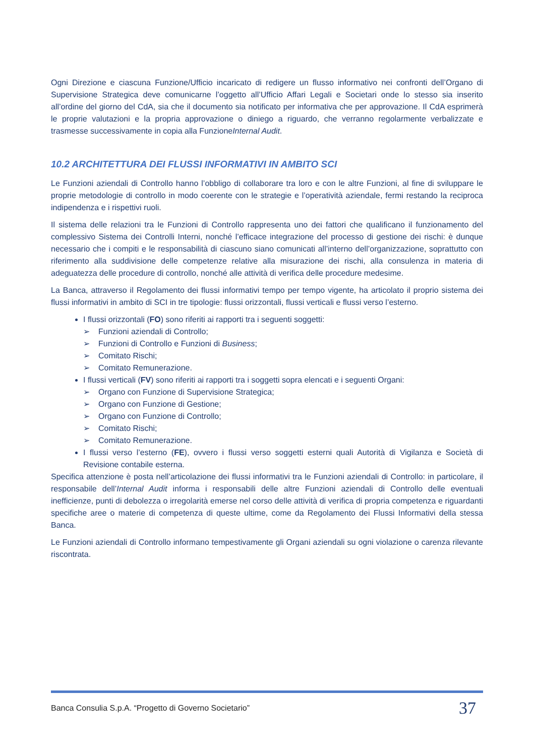Ogni Direzione e ciascuna Funzione/Ufficio incaricato di redigere un flusso informativo nei confronti dell’Organo di Supervisione Strategica deve comunicarne l’oggetto all’Ufficio Affari Legali e Societari onde lo stesso sia inserito all’ordine del giorno del CdA, sia che il documento sia notificato per informativa che per approvazione. Il CdA esprimerà le proprie valutazioni e la propria approvazione o diniego a riguardo, che verranno regolarmente verbalizzate e trasmesse successivamente in copia alla FunzioneInternal Audit.
10.2 ARCHITETTURA DEI FLUSSI INFORMATIVI IN AMBITO SCI
Le Funzioni aziendali di Controllo hanno l’obbligo di collaborare tra loro e con le altre Funzioni, al fine di sviluppare le proprie metodologie di controllo in modo coerente con le strategie e l’operatività aziendale, fermi restando la reciproca indipendenza e i rispettivi ruoli.
Il sistema delle relazioni tra le Funzioni di Controllo rappresenta uno dei fattori che qualificano il funzionamento del complessivo Sistema dei Controlli Interni, nonché l’efficace integrazione del processo di gestione dei rischi: è dunque necessario che i compiti e le responsabilità di ciascuno siano comunicati all’interno dell’organizzazione, soprattutto con riferimento alla suddivisione delle competenze relative alla misurazione dei rischi, alla consulenza in materia di adeguatezza delle procedure di controllo, nonché alle attività di verifica delle procedure medesime.
La Banca, attraverso il Regolamento dei flussi informativi tempo per tempo vigente, ha articolato il proprio sistema dei flussi informativi in ambito di SCI in tre tipologie: flussi orizzontali, flussi verticali e flussi verso l’esterno.
I flussi orizzontali (FO) sono riferiti ai rapporti tra i seguenti soggetti:
➢ Funzioni aziendali di Controllo;
➢ Funzioni di Controllo e Funzioni di Business;
➢ Comitato Rischi;
➢ Comitato Remunerazione.
I flussi verticali (FV) sono riferiti ai rapporti tra i soggetti sopra elencati e i seguenti Organi:
➢ Organo con Funzione di Supervisione Strategica;
➢ Organo con Funzione di Gestione;
➢ Organo con Funzione di Controllo;
➢ Comitato Rischi;
➢ Comitato Remunerazione.
I flussi verso l’esterno (FE), ovvero i flussi verso soggetti esterni quali Autorità di Vigilanza e Società di Revisione contabile esterna.
Specifica attenzione è posta nell’articolazione dei flussi informativi tra le Funzioni aziendali di Controllo: in particolare, il responsabile dell’Internal Audit informa i responsabili delle altre Funzioni aziendali di Controllo delle eventuali inefficienze, punti di debolezza o irregolarità emerse nel corso delle attività di verifica di propria competenza e riguardanti specifiche aree o materie di competenza di queste ultime, come da Regolamento dei Flussi Informativi della stessa Banca.
Le Funzioni aziendali di Controllo informano tempestivamente gli Organi aziendali su ogni violazione o carenza rilevante riscontrata.
Banca Consulia S.p.A. “Progetto di Governo Societario” 37